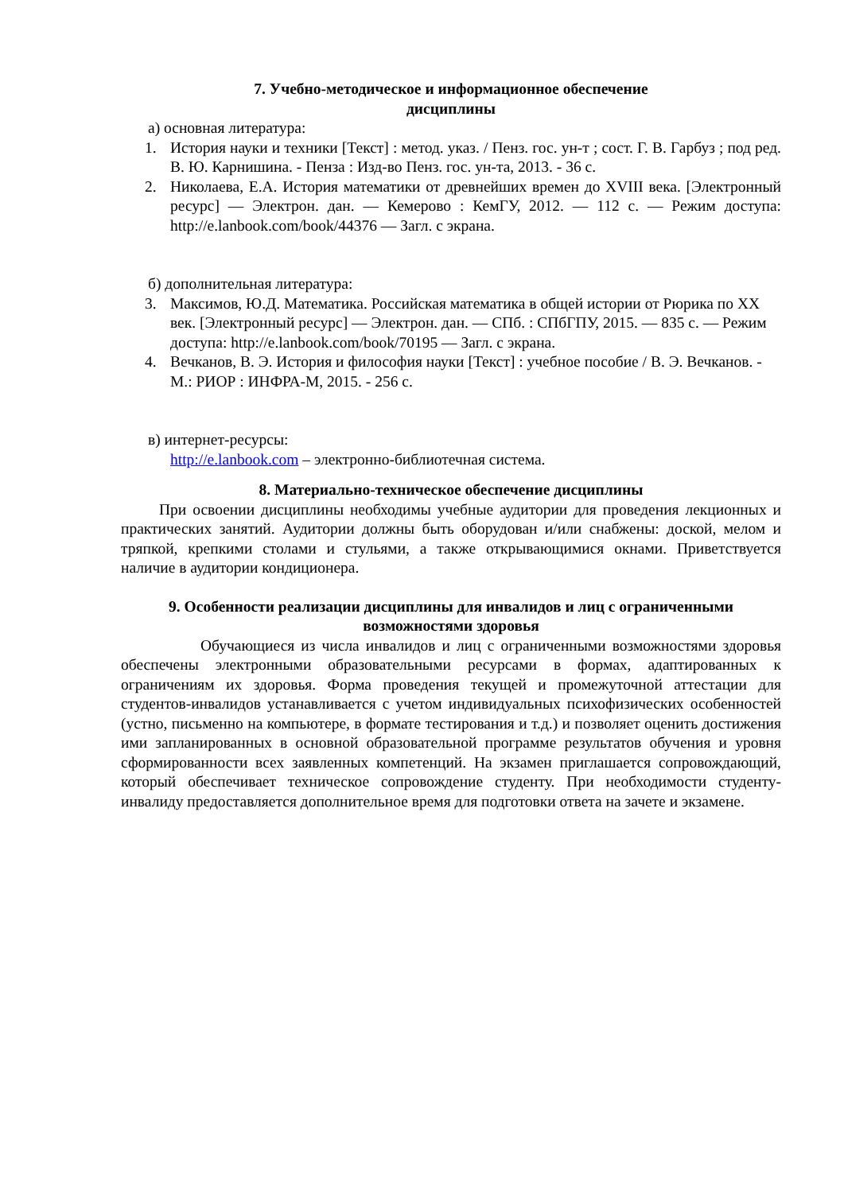7. Учебно-методическое и информационное обеспечение
дисциплины
а) основная литература:
1. История науки и техники [Текст] : метод. указ. / Пенз. гос. ун-т ; сост. Г. В. Гарбуз ; под ред. В. Ю. Карнишина. - Пенза : Изд-во Пенз. гос. ун-та, 2013. - 36 с.
2. Николаева, Е.А. История математики от древнейших времен до XVIII века. [Электронный ресурс] — Электрон. дан. — Кемерово : КемГУ, 2012. — 112 с. — Режим доступа: http://e.lanbook.com/book/44376 — Загл. с экрана.
б) дополнительная литература:
3. Максимов, Ю.Д. Математика. Российская математика в общей истории от Рюрика по XX век. [Электронный ресурс] — Электрон. дан. — СПб. : СПбГПУ, 2015. — 835 с. — Режим доступа: http://e.lanbook.com/book/70195 — Загл. с экрана.
4. Вечканов, В. Э. История и философия науки [Текст] : учебное пособие / В. Э. Вечканов. - М.: РИОР : ИНФРА-М, 2015. - 256 с.
в) интернет-ресурсы:
http://e.lanbook.com – электронно-библиотечная система.
8. Материально-техническое обеспечение дисциплины
При освоении дисциплины необходимы учебные аудитории для проведения лекционных и практических занятий. Аудитории должны быть оборудован и/или снабжены: доской, мелом и тряпкой, крепкими столами и стульями, а также открывающимися окнами. Приветствуется наличие в аудитории кондиционера.
9. Особенности реализации дисциплины для инвалидов и лиц с ограниченными возможностями здоровья
Обучающиеся из числа инвалидов и лиц с ограниченными возможностями здоровья обеспечены электронными образовательными ресурсами в формах, адаптированных к ограничениям их здоровья. Форма проведения текущей и промежуточной аттестации для студентов-инвалидов устанавливается с учетом индивидуальных психофизических особенностей (устно, письменно на компьютере, в формате тестирования и т.д.) и позволяет оценить достижения ими запланированных в основной образовательной программе результатов обучения и уровня сформированности всех заявленных компетенций. На экзамен приглашается сопровождающий, который обеспечивает техническое сопровождение студенту. При необходимости студенту-инвалиду предоставляется дополнительное время для подготовки ответа на зачете и экзамене.